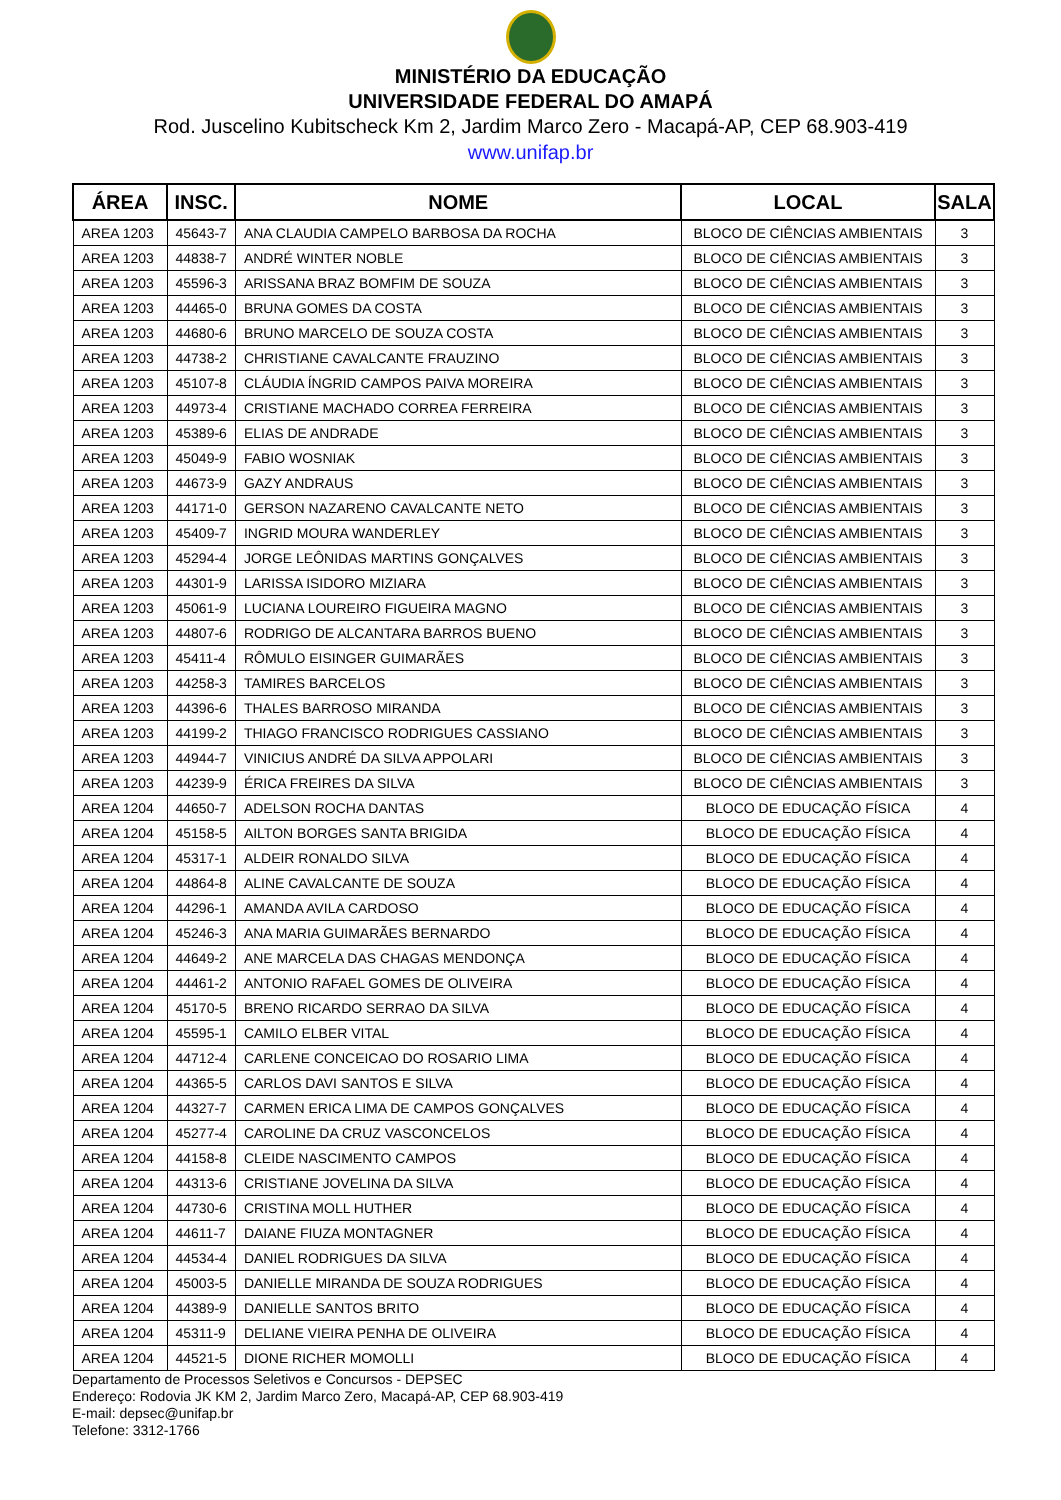MINISTÉRIO DA EDUCAÇÃO
UNIVERSIDADE FEDERAL DO AMAPÁ
Rod. Juscelino Kubitscheck Km 2, Jardim Marco Zero - Macapá-AP, CEP 68.903-419
www.unifap.br
| ÁREA | INSC. | NOME | LOCAL | SALA |
| --- | --- | --- | --- | --- |
| AREA 1203 | 45643-7 | ANA CLAUDIA CAMPELO BARBOSA DA ROCHA | BLOCO DE CIÊNCIAS AMBIENTAIS | 3 |
| AREA 1203 | 44838-7 | ANDRÉ WINTER NOBLE | BLOCO DE CIÊNCIAS AMBIENTAIS | 3 |
| AREA 1203 | 45596-3 | ARISSANA BRAZ BOMFIM DE SOUZA | BLOCO DE CIÊNCIAS AMBIENTAIS | 3 |
| AREA 1203 | 44465-0 | BRUNA GOMES DA COSTA | BLOCO DE CIÊNCIAS AMBIENTAIS | 3 |
| AREA 1203 | 44680-6 | BRUNO MARCELO DE SOUZA COSTA | BLOCO DE CIÊNCIAS AMBIENTAIS | 3 |
| AREA 1203 | 44738-2 | CHRISTIANE CAVALCANTE FRAUZINO | BLOCO DE CIÊNCIAS AMBIENTAIS | 3 |
| AREA 1203 | 45107-8 | CLÁUDIA ÍNGRID CAMPOS PAIVA MOREIRA | BLOCO DE CIÊNCIAS AMBIENTAIS | 3 |
| AREA 1203 | 44973-4 | CRISTIANE MACHADO CORREA FERREIRA | BLOCO DE CIÊNCIAS AMBIENTAIS | 3 |
| AREA 1203 | 45389-6 | ELIAS DE ANDRADE | BLOCO DE CIÊNCIAS AMBIENTAIS | 3 |
| AREA 1203 | 45049-9 | FABIO WOSNIAK | BLOCO DE CIÊNCIAS AMBIENTAIS | 3 |
| AREA 1203 | 44673-9 | GAZY ANDRAUS | BLOCO DE CIÊNCIAS AMBIENTAIS | 3 |
| AREA 1203 | 44171-0 | GERSON NAZARENO CAVALCANTE NETO | BLOCO DE CIÊNCIAS AMBIENTAIS | 3 |
| AREA 1203 | 45409-7 | INGRID MOURA WANDERLEY | BLOCO DE CIÊNCIAS AMBIENTAIS | 3 |
| AREA 1203 | 45294-4 | JORGE LEÔNIDAS MARTINS GONÇALVES | BLOCO DE CIÊNCIAS AMBIENTAIS | 3 |
| AREA 1203 | 44301-9 | LARISSA ISIDORO MIZIARA | BLOCO DE CIÊNCIAS AMBIENTAIS | 3 |
| AREA 1203 | 45061-9 | LUCIANA LOUREIRO FIGUEIRA MAGNO | BLOCO DE CIÊNCIAS AMBIENTAIS | 3 |
| AREA 1203 | 44807-6 | RODRIGO DE ALCANTARA BARROS BUENO | BLOCO DE CIÊNCIAS AMBIENTAIS | 3 |
| AREA 1203 | 45411-4 | RÔMULO EISINGER GUIMARÃES | BLOCO DE CIÊNCIAS AMBIENTAIS | 3 |
| AREA 1203 | 44258-3 | TAMIRES BARCELOS | BLOCO DE CIÊNCIAS AMBIENTAIS | 3 |
| AREA 1203 | 44396-6 | THALES BARROSO MIRANDA | BLOCO DE CIÊNCIAS AMBIENTAIS | 3 |
| AREA 1203 | 44199-2 | THIAGO FRANCISCO RODRIGUES CASSIANO | BLOCO DE CIÊNCIAS AMBIENTAIS | 3 |
| AREA 1203 | 44944-7 | VINICIUS ANDRÉ DA SILVA APPOLARI | BLOCO DE CIÊNCIAS AMBIENTAIS | 3 |
| AREA 1203 | 44239-9 | ÉRICA FREIRES DA SILVA | BLOCO DE CIÊNCIAS AMBIENTAIS | 3 |
| AREA 1204 | 44650-7 | ADELSON ROCHA DANTAS | BLOCO DE EDUCAÇÃO FÍSICA | 4 |
| AREA 1204 | 45158-5 | AILTON BORGES SANTA BRIGIDA | BLOCO DE EDUCAÇÃO FÍSICA | 4 |
| AREA 1204 | 45317-1 | ALDEIR RONALDO SILVA | BLOCO DE EDUCAÇÃO FÍSICA | 4 |
| AREA 1204 | 44864-8 | ALINE CAVALCANTE DE SOUZA | BLOCO DE EDUCAÇÃO FÍSICA | 4 |
| AREA 1204 | 44296-1 | AMANDA AVILA CARDOSO | BLOCO DE EDUCAÇÃO FÍSICA | 4 |
| AREA 1204 | 45246-3 | ANA MARIA GUIMARÃES BERNARDO | BLOCO DE EDUCAÇÃO FÍSICA | 4 |
| AREA 1204 | 44649-2 | ANE MARCELA DAS CHAGAS MENDONÇA | BLOCO DE EDUCAÇÃO FÍSICA | 4 |
| AREA 1204 | 44461-2 | ANTONIO RAFAEL GOMES DE OLIVEIRA | BLOCO DE EDUCAÇÃO FÍSICA | 4 |
| AREA 1204 | 45170-5 | BRENO RICARDO SERRAO DA SILVA | BLOCO DE EDUCAÇÃO FÍSICA | 4 |
| AREA 1204 | 45595-1 | CAMILO ELBER VITAL | BLOCO DE EDUCAÇÃO FÍSICA | 4 |
| AREA 1204 | 44712-4 | CARLENE CONCEICAO DO ROSARIO LIMA | BLOCO DE EDUCAÇÃO FÍSICA | 4 |
| AREA 1204 | 44365-5 | CARLOS DAVI SANTOS E SILVA | BLOCO DE EDUCAÇÃO FÍSICA | 4 |
| AREA 1204 | 44327-7 | CARMEN ERICA LIMA DE CAMPOS GONÇALVES | BLOCO DE EDUCAÇÃO FÍSICA | 4 |
| AREA 1204 | 45277-4 | CAROLINE DA CRUZ VASCONCELOS | BLOCO DE EDUCAÇÃO FÍSICA | 4 |
| AREA 1204 | 44158-8 | CLEIDE NASCIMENTO CAMPOS | BLOCO DE EDUCAÇÃO FÍSICA | 4 |
| AREA 1204 | 44313-6 | CRISTIANE JOVELINA DA SILVA | BLOCO DE EDUCAÇÃO FÍSICA | 4 |
| AREA 1204 | 44730-6 | CRISTINA MOLL HUTHER | BLOCO DE EDUCAÇÃO FÍSICA | 4 |
| AREA 1204 | 44611-7 | DAIANE FIUZA MONTAGNER | BLOCO DE EDUCAÇÃO FÍSICA | 4 |
| AREA 1204 | 44534-4 | DANIEL RODRIGUES DA SILVA | BLOCO DE EDUCAÇÃO FÍSICA | 4 |
| AREA 1204 | 45003-5 | DANIELLE MIRANDA DE SOUZA RODRIGUES | BLOCO DE EDUCAÇÃO FÍSICA | 4 |
| AREA 1204 | 44389-9 | DANIELLE SANTOS BRITO | BLOCO DE EDUCAÇÃO FÍSICA | 4 |
| AREA 1204 | 45311-9 | DELIANE VIEIRA PENHA DE OLIVEIRA | BLOCO DE EDUCAÇÃO FÍSICA | 4 |
| AREA 1204 | 44521-5 | DIONE RICHER MOMOLLI | BLOCO DE EDUCAÇÃO FÍSICA | 4 |
Departamento de Processos Seletivos e Concursos - DEPSEC
Endereço: Rodovia JK KM 2, Jardim Marco Zero, Macapá-AP, CEP 68.903-419
E-mail: depsec@unifap.br
Telefone: 3312-1766